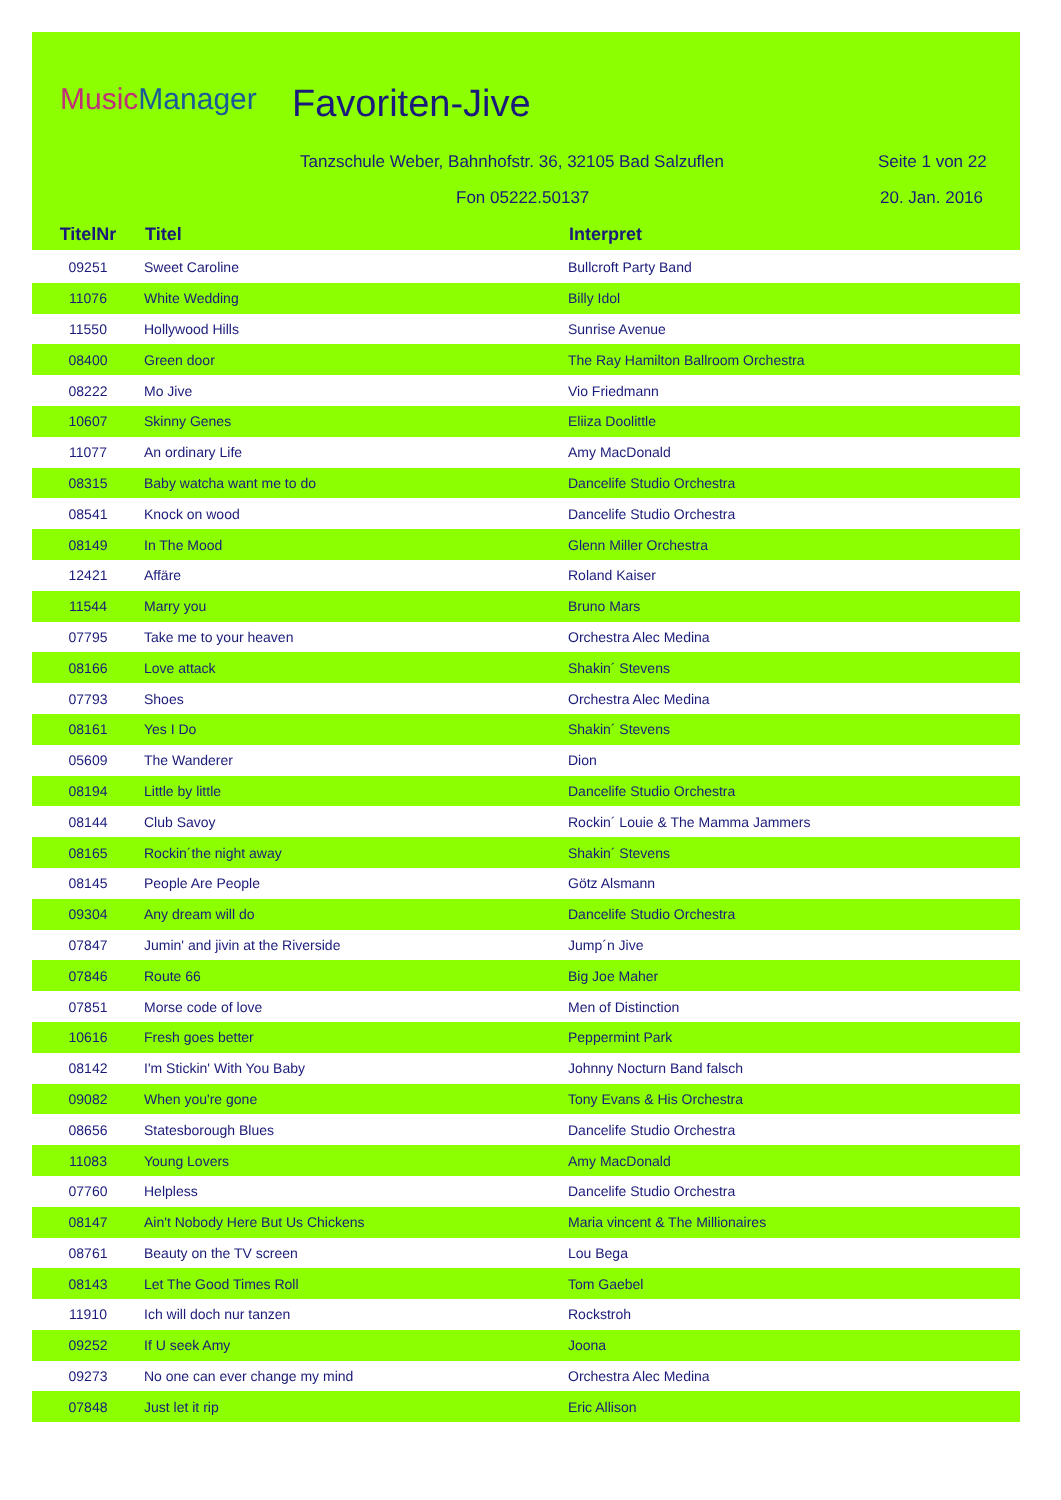MusicManager Favoriten-Jive
Tanzschule Weber, Bahnhofstr. 36, 32105 Bad Salzuflen
Seite 1 von 22
Fon 05222.50137 20. Jan. 2016
| TitelNr | Titel | Interpret |
| --- | --- | --- |
| 09251 | Sweet Caroline | Bullcroft Party Band |
| 11076 | White Wedding | Billy Idol |
| 11550 | Hollywood Hills | Sunrise Avenue |
| 08400 | Green door | The Ray Hamilton Ballroom Orchestra |
| 08222 | Mo Jive | Vio Friedmann |
| 10607 | Skinny Genes | Eliiza Doolittle |
| 11077 | An ordinary Life | Amy MacDonald |
| 08315 | Baby watcha want me to do | Dancelife Studio Orchestra |
| 08541 | Knock on wood | Dancelife Studio Orchestra |
| 08149 | In The Mood | Glenn Miller Orchestra |
| 12421 | Affäre | Roland Kaiser |
| 11544 | Marry you | Bruno Mars |
| 07795 | Take me to your heaven | Orchestra Alec Medina |
| 08166 | Love attack | Shakin´ Stevens |
| 07793 | Shoes | Orchestra Alec Medina |
| 08161 | Yes I Do | Shakin´ Stevens |
| 05609 | The Wanderer | Dion |
| 08194 | Little by little | Dancelife Studio Orchestra |
| 08144 | Club Savoy | Rockin´ Louie & The Mamma Jammers |
| 08165 | Rockin´the night away | Shakin´ Stevens |
| 08145 | People Are People | Götz Alsmann |
| 09304 | Any dream will do | Dancelife Studio Orchestra |
| 07847 | Jumin' and jivin at the Riverside | Jump´n Jive |
| 07846 | Route 66 | Big Joe Maher |
| 07851 | Morse code of love | Men of Distinction |
| 10616 | Fresh goes better | Peppermint Park |
| 08142 | I'm Stickin' With You Baby | Johnny Nocturn Band falsch |
| 09082 | When you're gone | Tony Evans & His Orchestra |
| 08656 | Statesborough Blues | Dancelife Studio Orchestra |
| 11083 | Young Lovers | Amy MacDonald |
| 07760 | Helpless | Dancelife Studio Orchestra |
| 08147 | Ain't Nobody Here But Us Chickens | Maria vincent & The Millionaires |
| 08761 | Beauty on the TV screen | Lou Bega |
| 08143 | Let The Good Times Roll | Tom Gaebel |
| 11910 | Ich will doch nur tanzen | Rockstroh |
| 09252 | If U seek Amy | Joona |
| 09273 | No one can ever change my mind | Orchestra Alec Medina |
| 07848 | Just let it rip | Eric Allison |